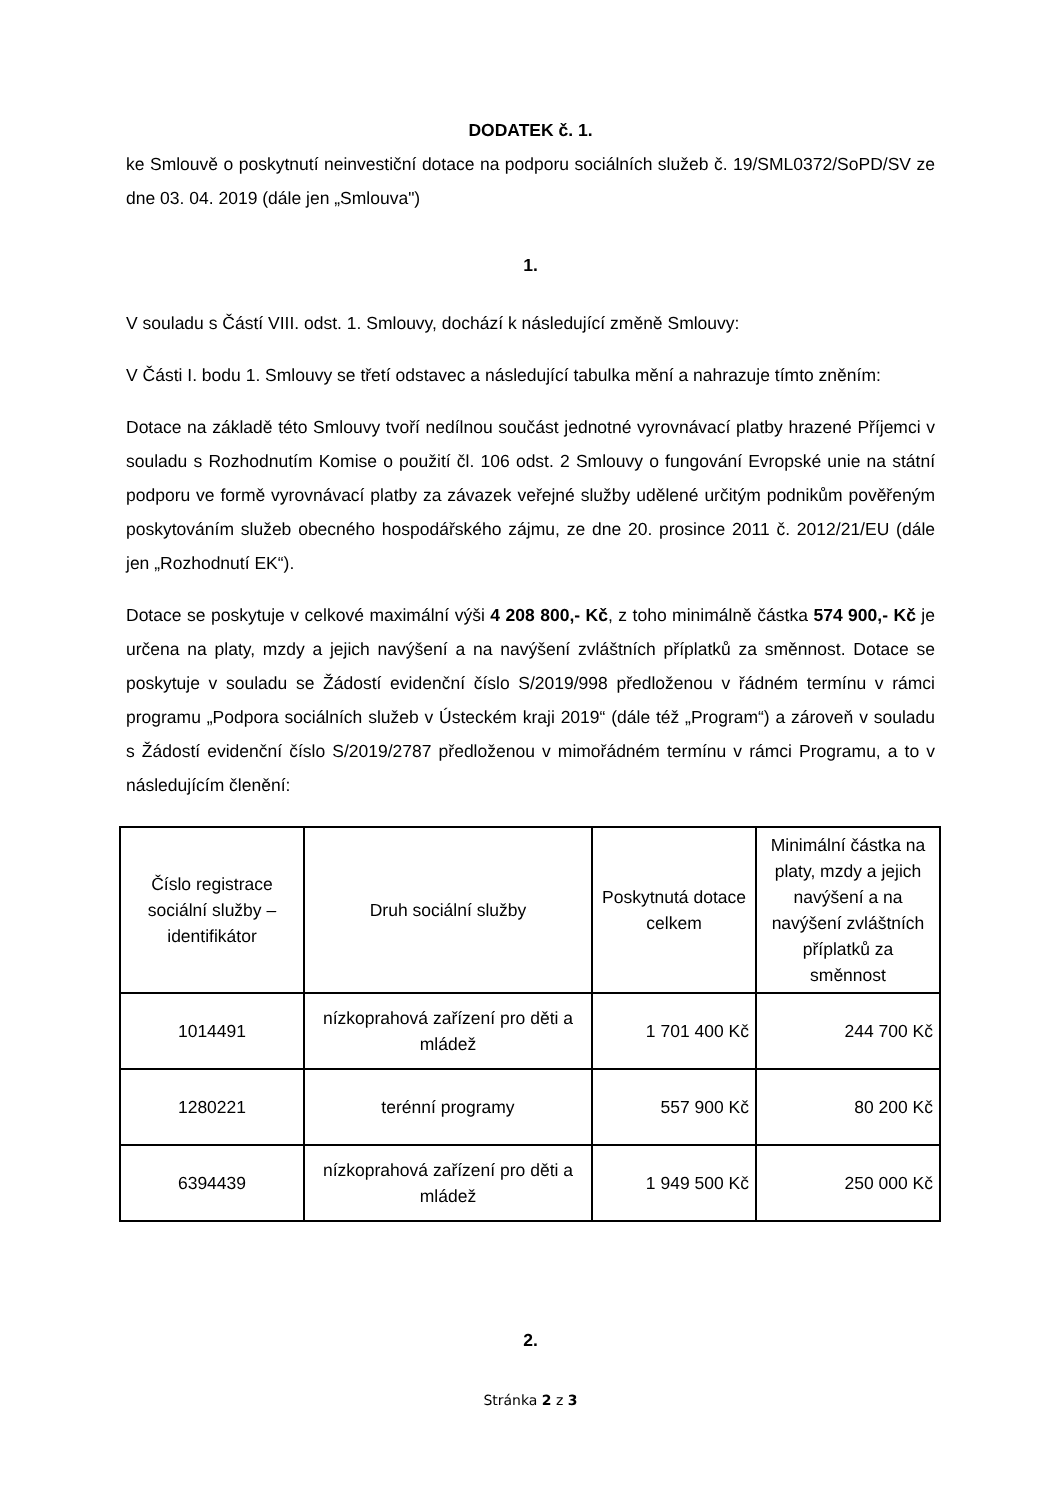DODATEK č. 1.
ke Smlouvě o poskytnutí neinvestiční dotace na podporu sociálních služeb č. 19/SML0372/SoPD/SV ze dne 03. 04. 2019 (dále jen „Smlouva")
1.
V souladu s Částí VIII. odst. 1. Smlouvy, dochází k následující změně Smlouvy:
V Části I. bodu 1. Smlouvy se třetí odstavec a následující tabulka mění a nahrazuje tímto zněním:
Dotace na základě této Smlouvy tvoří nedílnou součást jednotné vyrovnávací platby hrazené Příjemci v souladu s Rozhodnutím Komise o použití čl. 106 odst. 2 Smlouvy o fungování Evropské unie na státní podporu ve formě vyrovnávací platby za závazek veřejné služby udělené určitým podnikům pověřeným poskytováním služeb obecného hospodářského zájmu, ze dne 20. prosince 2011 č. 2012/21/EU (dále jen „Rozhodnutí EK“).
Dotace se poskytuje v celkové maximální výši 4 208 800,- Kč, z toho minimálně částka 574 900,- Kč je určena na platy, mzdy a jejich navýšení a na navýšení zvláštních příplatků za směnnost. Dotace se poskytuje v souladu se Žádostí evidenční číslo S/2019/998 předloženou v řádném termínu v rámci programu „Podpora sociálních služeb v Ústeckém kraji 2019“ (dále též „Program“) a zároveň v souladu s Žádostí evidenční číslo S/2019/2787 předloženou v mimořádném termínu v rámci Programu, a to v následujícím členění:
| Číslo registrace sociální služby – identifikátor | Druh sociální služby | Poskytnutá dotace celkem | Minimální částka na platy, mzdy a jejich navýšení a na navýšení zvláštních příplatků za směnnost |
| --- | --- | --- | --- |
| 1014491 | nízkoprahová zařízení pro děti a mládež | 1 701 400 Kč | 244 700 Kč |
| 1280221 | terénní programy | 557 900 Kč | 80 200 Kč |
| 6394439 | nízkoprahová zařízení pro děti a mládež | 1 949 500 Kč | 250 000 Kč |
2.
Stránka 2 z 3